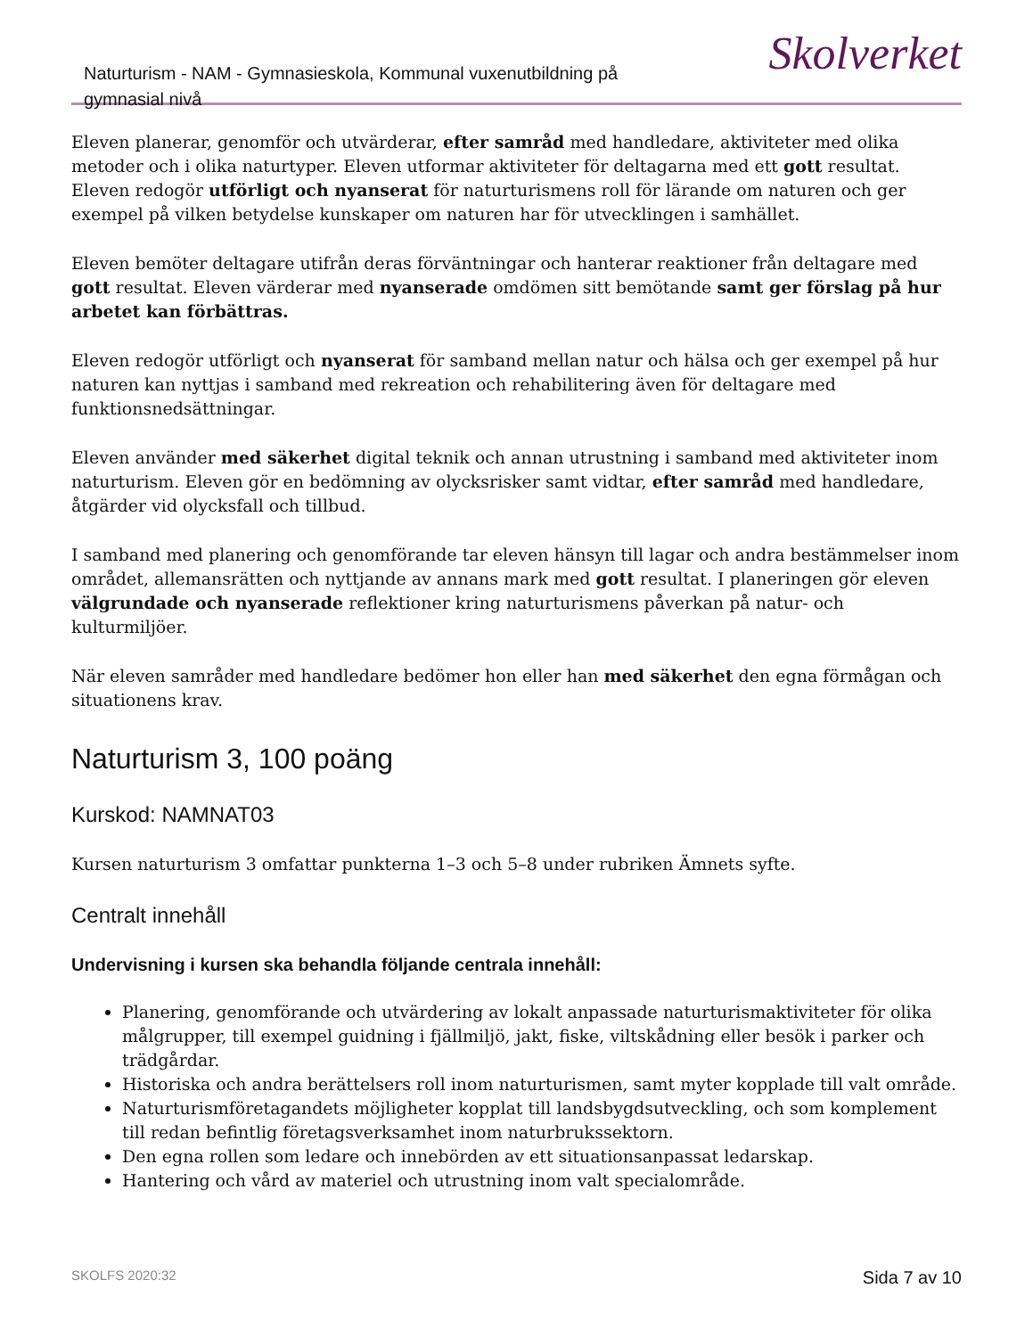Naturturism - NAM - Gymnasieskola, Kommunal vuxenutbildning på gymnasial nivå
Skolverket
Eleven planerar, genomför och utvärderar, efter samråd med handledare, aktiviteter med olika metoder och i olika naturtyper. Eleven utformar aktiviteter för deltagarna med ett gott resultat. Eleven redogör utförligt och nyanserat för naturturismens roll för lärande om naturen och ger exempel på vilken betydelse kunskaper om naturen har för utvecklingen i samhället.
Eleven bemöter deltagare utifrån deras förväntningar och hanterar reaktioner från deltagare med gott resultat. Eleven värderar med nyanserade omdömen sitt bemötande samt ger förslag på hur arbetet kan förbättras.
Eleven redogör utförligt och nyanserat för samband mellan natur och hälsa och ger exempel på hur naturen kan nyttjas i samband med rekreation och rehabilitering även för deltagare med funktionsnedsättningar.
Eleven använder med säkerhet digital teknik och annan utrustning i samband med aktiviteter inom naturturism. Eleven gör en bedömning av olycksrisker samt vidtar, efter samråd med handledare, åtgärder vid olycksfall och tillbud.
I samband med planering och genomförande tar eleven hänsyn till lagar och andra bestämmelser inom området, allemansrätten och nyttjande av annans mark med gott resultat. I planeringen gör eleven välgrundade och nyanserade reflektioner kring naturturismens påverkan på natur- och kulturmiljöer.
När eleven samråder med handledare bedömer hon eller han med säkerhet den egna förmågan och situationens krav.
Naturturism 3, 100 poäng
Kurskod: NAMNAT03
Kursen naturturism 3 omfattar punkterna 1–3 och 5–8 under rubriken Ämnets syfte.
Centralt innehåll
Undervisning i kursen ska behandla följande centrala innehåll:
Planering, genomförande och utvärdering av lokalt anpassade naturturismaktiviteter för olika målgrupper, till exempel guidning i fjällmiljö, jakt, fiske, viltskådning eller besök i parker och trädgårdar.
Historiska och andra berättelsers roll inom naturturismen, samt myter kopplade till valt område.
Naturturismföretagandets möjligheter kopplat till landsbygdsutveckling, och som komplement till redan befintlig företagsverksamhet inom naturbrukssektorn.
Den egna rollen som ledare och innebörden av ett situationsanpassat ledarskap.
Hantering och vård av materiel och utrustning inom valt specialområde.
SKOLFS 2020:32 Sida 7 av 10